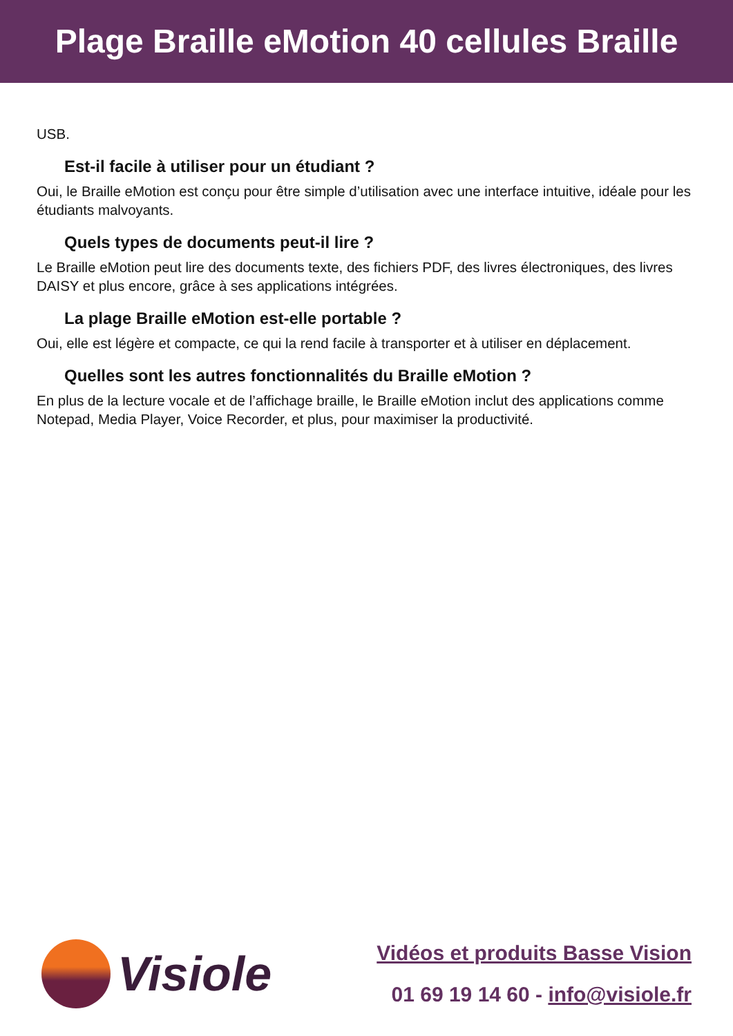Plage Braille eMotion 40 cellules Braille
USB.
Est-il facile à utiliser pour un étudiant ?
Oui, le Braille eMotion est conçu pour être simple d’utilisation avec une interface intuitive, idéale pour les étudiants malvoyants.
Quels types de documents peut-il lire ?
Le Braille eMotion peut lire des documents texte, des fichiers PDF, des livres électroniques, des livres DAISY et plus encore, grâce à ses applications intégrées.
La plage Braille eMotion est-elle portable ?
Oui, elle est légère et compacte, ce qui la rend facile à transporter et à utiliser en déplacement.
Quelles sont les autres fonctionnalités du Braille eMotion ?
En plus de la lecture vocale et de l’affichage braille, le Braille eMotion inclut des applications comme Notepad, Media Player, Voice Recorder, et plus, pour maximiser la productivité.
Visiole
Vidéos et produits Basse Vision
01 69 19 14 60 - info@visiole.fr